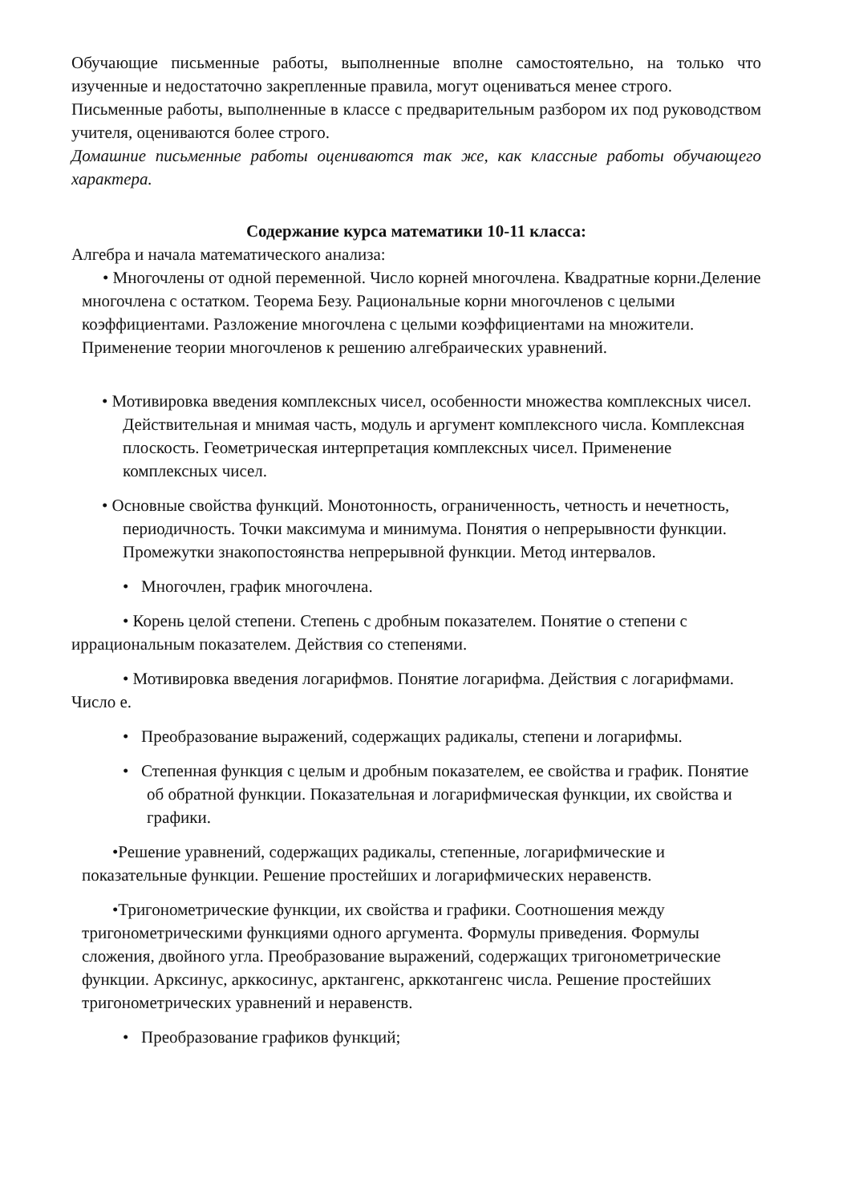Обучающие письменные работы, выполненные вполне самостоятельно, на только что изученные и недостаточно закрепленные правила, могут оцениваться менее строго.
Письменные работы, выполненные в классе с предварительным разбором их под руководством учителя, оцениваются более строго.
Домашние письменные работы оцениваются так же, как классные работы обучающего характера.
Содержание курса математики 10-11 класса:
Алгебра и начала математического анализа:
• Многочлены от одной переменной. Число корней многочлена. Квадратные корни.Деление многочлена с остатком. Теорема Безу. Рациональные корни многочленов с целыми коэффициентами. Разложение многочлена с целыми коэффициентами на множители. Применение теории многочленов к решению алгебраических уравнений.
• Мотивировка введения комплексных чисел, особенности множества комплексных чисел. Действительная и мнимая часть, модуль и аргумент комплексного числа. Комплексная плоскость. Геометрическая интерпретация комплексных чисел. Применение комплексных чисел.
• Основные свойства функций. Монотонность, ограниченность, четность и нечетность, периодичность. Точки максимума и минимума. Понятия о непрерывности функции. Промежутки знакопостоянства непрерывной функции. Метод интервалов.
• Многочлен, график многочлена.
• Корень целой степени. Степень с дробным показателем. Понятие о степени с иррациональным показателем. Действия со степенями.
• Мотивировка введения логарифмов. Понятие логарифма. Действия с логарифмами. Число e.
• Преобразование выражений, содержащих радикалы, степени и логарифмы.
• Степенная функция с целым и дробным показателем, ее свойства и график. Понятие об обратной функции. Показательная и логарифмическая функции, их свойства и графики.
•Решение уравнений, содержащих радикалы, степенные, логарифмические и показательные функции. Решение простейших и логарифмических неравенств.
•Тригонометрические функции, их свойства и графики. Соотношения между тригонометрическими функциями одного аргумента. Формулы приведения. Формулы сложения, двойного угла. Преобразование выражений, содержащих тригонометрические функции. Арксинус, арккосинус, арктангенс, арккотангенс числа. Решение простейших тригонометрических уравнений и неравенств.
• Преобразование графиков функций;